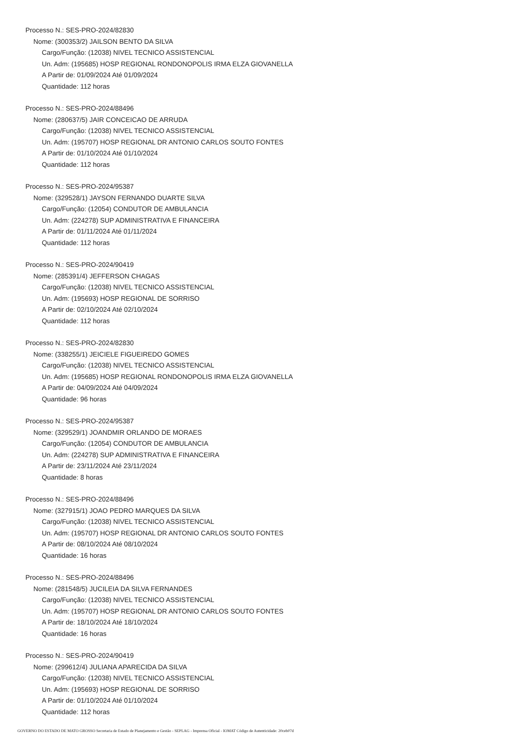Processo N.: SES-PRO-2024/82830
Nome: (300353/2) JAILSON BENTO DA SILVA
Cargo/Função: (12038) NIVEL TECNICO ASSISTENCIAL
Un. Adm: (195685) HOSP REGIONAL RONDONOPOLIS IRMA ELZA GIOVANELLA
A Partir de: 01/09/2024 Até 01/09/2024
Quantidade: 112 horas
Processo N.: SES-PRO-2024/88496
Nome: (280637/5) JAIR CONCEICAO DE ARRUDA
Cargo/Função: (12038) NIVEL TECNICO ASSISTENCIAL
Un. Adm: (195707) HOSP REGIONAL DR ANTONIO CARLOS SOUTO FONTES
A Partir de: 01/10/2024 Até 01/10/2024
Quantidade: 112 horas
Processo N.: SES-PRO-2024/95387
Nome: (329528/1) JAYSON FERNANDO DUARTE SILVA
Cargo/Função: (12054) CONDUTOR DE AMBULANCIA
Un. Adm: (224278) SUP ADMINISTRATIVA E FINANCEIRA
A Partir de: 01/11/2024 Até 01/11/2024
Quantidade: 112 horas
Processo N.: SES-PRO-2024/90419
Nome: (285391/4) JEFFERSON CHAGAS
Cargo/Função: (12038) NIVEL TECNICO ASSISTENCIAL
Un. Adm: (195693) HOSP REGIONAL DE SORRISO
A Partir de: 02/10/2024 Até 02/10/2024
Quantidade: 112 horas
Processo N.: SES-PRO-2024/82830
Nome: (338255/1) JEICIELE FIGUEIREDO GOMES
Cargo/Função: (12038) NIVEL TECNICO ASSISTENCIAL
Un. Adm: (195685) HOSP REGIONAL RONDONOPOLIS IRMA ELZA GIOVANELLA
A Partir de: 04/09/2024 Até 04/09/2024
Quantidade: 96 horas
Processo N.: SES-PRO-2024/95387
Nome: (329529/1) JOANDMIR ORLANDO DE MORAES
Cargo/Função: (12054) CONDUTOR DE AMBULANCIA
Un. Adm: (224278) SUP ADMINISTRATIVA E FINANCEIRA
A Partir de: 23/11/2024 Até 23/11/2024
Quantidade: 8 horas
Processo N.: SES-PRO-2024/88496
Nome: (327915/1) JOAO PEDRO MARQUES DA SILVA
Cargo/Função: (12038) NIVEL TECNICO ASSISTENCIAL
Un. Adm: (195707) HOSP REGIONAL DR ANTONIO CARLOS SOUTO FONTES
A Partir de: 08/10/2024 Até 08/10/2024
Quantidade: 16 horas
Processo N.: SES-PRO-2024/88496
Nome: (281548/5) JUCILEIA DA SILVA FERNANDES
Cargo/Função: (12038) NIVEL TECNICO ASSISTENCIAL
Un. Adm: (195707) HOSP REGIONAL DR ANTONIO CARLOS SOUTO FONTES
A Partir de: 18/10/2024 Até 18/10/2024
Quantidade: 16 horas
Processo N.: SES-PRO-2024/90419
Nome: (299612/4) JULIANA APARECIDA DA SILVA
Cargo/Função: (12038) NIVEL TECNICO ASSISTENCIAL
Un. Adm: (195693) HOSP REGIONAL DE SORRISO
A Partir de: 01/10/2024 Até 01/10/2024
Quantidade: 112 horas
GOVERNO DO ESTADO DE MATO GROSSO Secretaria de Estado de Planejamento e Gestão - SEPLAG - Imprensa Oficial - IOMAT Código de Autenticidade: 20ceb07d